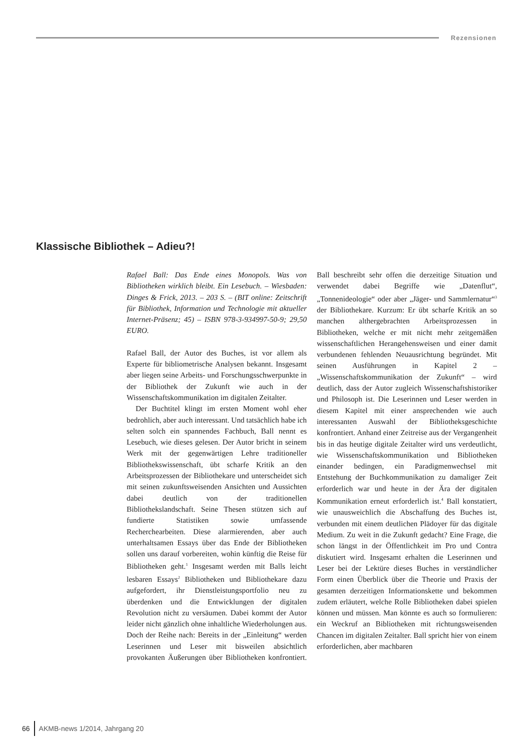Rezensionen
Klassische Bibliothek – Adieu?!
Rafael Ball: Das Ende eines Monopols. Was von Bibliotheken wirklich bleibt. Ein Lesebuch. – Wiesbaden: Dinges & Frick, 2013. – 203 S. – (BIT online: Zeitschrift für Bibliothek, Information und Technologie mit aktueller Internet-Präsenz; 45) – ISBN 978-3-934997-50-9; 29,50 EURO.
Rafael Ball, der Autor des Buches, ist vor allem als Experte für bibliometrische Analysen bekannt. Insgesamt aber liegen seine Arbeits- und Forschungsschwerpunkte in der Bibliothek der Zukunft wie auch in der Wissenschaftskommunikation im digitalen Zeitalter.
Der Buchtitel klingt im ersten Moment wohl eher bedrohlich, aber auch interessant. Und tatsächlich habe ich selten solch ein spannendes Fachbuch, Ball nennt es Lesebuch, wie dieses gelesen. Der Autor bricht in seinem Werk mit der gegenwärtigen Lehre traditioneller Bibliothekswissenschaft, übt scharfe Kritik an den Arbeitsprozessen der Bibliothekare und unterscheidet sich mit seinen zukunftsweisenden Ansichten und Aussichten dabei deutlich von der traditionellen Bibliothekslandschaft. Seine Thesen stützen sich auf fundierte Statistiken sowie umfassende Recherchearbeiten. Diese alarmierenden, aber auch unterhaltsamen Essays über das Ende der Bibliotheken sollen uns darauf vorbereiten, wohin künftig die Reise für Bibliotheken geht.<sup>1</sup> Insgesamt werden mit Balls leicht lesbaren Essays<sup>2</sup> Bibliotheken und Bibliothekare dazu aufgefordert, ihr Dienstleistungsportfolio neu zu überdenken und die Entwicklungen der digitalen Revolution nicht zu versäumen. Dabei kommt der Autor leider nicht gänzlich ohne inhaltliche Wiederholungen aus. Doch der Reihe nach: Bereits in der „Einleitung“ werden Leserinnen und Leser mit bisweilen absichtlich provokanten Äußerungen über Bibliotheken konfrontiert. Ball beschreibt sehr offen die derzeitige Situation und verwendet dabei Begriffe wie „Datenflut“, „Tonnenideologie“ oder aber „Jäger- und Sammlernatur“<sup>3</sup> der Bibliothekare. Kurzum: Er übt scharfe Kritik an so manchen althergebrachten Arbeitsprozessen in Bibliotheken, welche er mit nicht mehr zeitgemäßen wissenschaftlichen Herangehensweisen und einer damit verbundenen fehlenden Neuausrichtung begründet. Mit seinen Ausführungen in Kapitel 2 – „Wissenschaftskommunikation der Zukunft“ – wird deutlich, dass der Autor zugleich Wissenschaftshistoriker und Philosoph ist. Die Leserinnen und Leser werden in diesem Kapitel mit einer ansprechenden wie auch interessanten Auswahl der Bibliotheksgeschichte konfrontiert. Anhand einer Zeitreise aus der Vergangenheit bis in das heutige digitale Zeitalter wird uns verdeutlicht, wie Wissenschaftskommunikation und Bibliotheken einander bedingen, ein Paradigmenwechsel mit Entstehung der Buchkommunikation zu damaliger Zeit erforderlich war und heute in der Ära der digitalen Kommunikation erneut erforderlich ist.<sup>4</sup> Ball konstatiert, wie unausweichlich die Abschaffung des Buches ist, verbunden mit einem deutlichen Plädoyer für das digitale Medium. Zu weit in die Zukunft gedacht? Eine Frage, die schon längst in der Öffentlichkeit im Pro und Contra diskutiert wird. Insgesamt erhalten die Leserinnen und Leser bei der Lektüre dieses Buches in verständlicher Form einen Überblick über die Theorie und Praxis der gesamten derzeitigen Informationskette und bekommen zudem erläutert, welche Rolle Bibliotheken dabei spielen können und müssen. Man könnte es auch so formulieren: ein Weckruf an Bibliotheken mit richtungsweisenden Chancen im digitalen Zeitalter. Ball spricht hier von einem erforderlichen, aber machbaren
66 AKMB-news 1/2014, Jahrgang 20